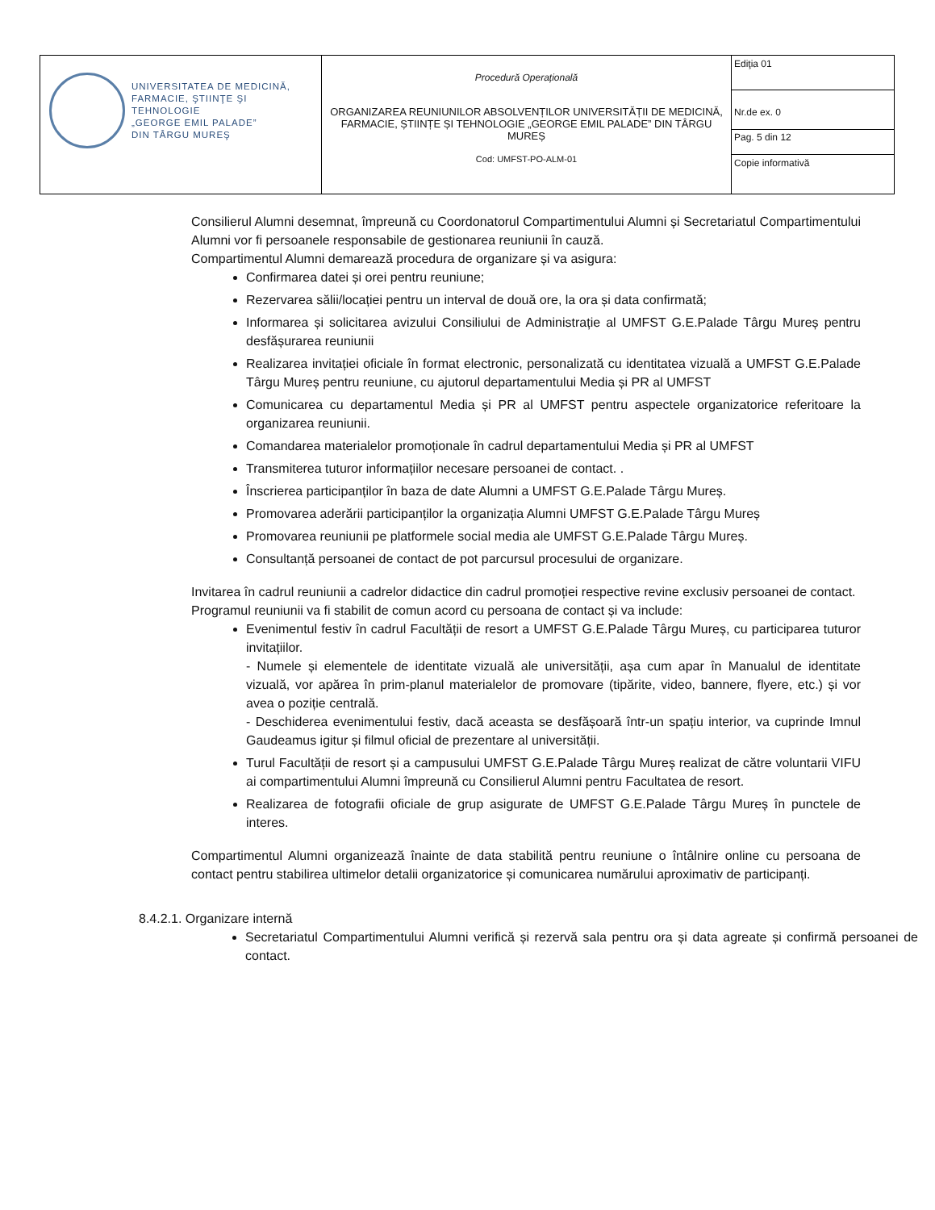| UNIVERSITATEA DE MEDICINĂ, FARMACIE, ŞTIINŢE ŞI TEHNOLOGIE „GEORGE EMIL PALADE” DIN TÂRGU MUREŞ | Procedură Operațională ORGANIZAREA REUNIUNILOR ABSOLVENȚILOR UNIVERSITĂȚII DE MEDICINĂ, FARMACIE, ȘTIINȚE ȘI TEHNOLOGIE „GEORGE EMIL PALADE” DIN TÂRGU MUREȘ Cod: UMFST-PO-ALM-01 | Ediţia 01 |
| | | Nr.de ex. 0 |
| | | Pag. 5 din 12 |
| | | Copie informativă |
Consilierul Alumni desemnat, împreună cu Coordonatorul Compartimentului Alumni și Secretariatul Compartimentului Alumni vor fi persoanele responsabile de gestionarea reuniunii în cauză.
Compartimentul Alumni demarează procedura de organizare și va asigura:
Confirmarea datei și orei pentru reuniune;
Rezervarea sălii/locației pentru un interval de două ore, la ora și data confirmată;
Informarea și solicitarea avizului Consiliului de Administrație al UMFST G.E.Palade Târgu Mureș pentru desfășurarea reuniunii
Realizarea invitației oficiale în format electronic, personalizată cu identitatea vizuală a UMFST G.E.Palade Târgu Mureș pentru reuniune, cu ajutorul departamentului Media și PR al UMFST
Comunicarea cu departamentul Media și PR al UMFST pentru aspectele organizatorice referitoare la organizarea reuniunii.
Comandarea materialelor promoționale în cadrul departamentului Media și PR al UMFST
Transmiterea tuturor informațiilor necesare persoanei de contact. .
Înscrierea participanților în baza de date Alumni a UMFST G.E.Palade Târgu Mureș.
Promovarea aderării participanților la organizația Alumni UMFST G.E.Palade Târgu Mureș
Promovarea reuniunii pe platformele social media ale UMFST G.E.Palade Târgu Mureș.
Consultanță persoanei de contact de pot parcursul procesului de organizare.
Invitarea în cadrul reuniunii a cadrelor didactice din cadrul promoției respective revine exclusiv persoanei de contact.
Programul reuniunii va fi stabilit de comun acord cu persoana de contact și va include:
Evenimentul festiv în cadrul Facultății de resort a UMFST G.E.Palade Târgu Mureș, cu participarea tuturor invitațiilor.
- Numele și elementele de identitate vizuală ale universității, așa cum apar în Manualul de identitate vizuală, vor apărea în prim-planul materialelor de promovare (tipărite, video, bannere, flyere, etc.) și vor avea o poziție centrală.
- Deschiderea evenimentului festiv, dacă aceasta se desfășoară într-un spațiu interior, va cuprinde Imnul Gaudeamus igitur și filmul oficial de prezentare al universității.
Turul Facultății de resort și a campusului UMFST G.E.Palade Târgu Mureș realizat de către voluntarii VIFU ai compartimentului Alumni împreună cu Consilierul Alumni pentru Facultatea de resort.
Realizarea de fotografii oficiale de grup asigurate de UMFST G.E.Palade Târgu Mureș în punctele de interes.
Compartimentul Alumni organizează înainte de data stabilită pentru reuniune o întâlnire online cu persoana de contact pentru stabilirea ultimelor detalii organizatorice și comunicarea numărului aproximativ de participanți.
8.4.2.1. Organizare internă
Secretariatul Compartimentului Alumni verifică și rezervă sala pentru ora și data agreate și confirmă persoanei de contact.